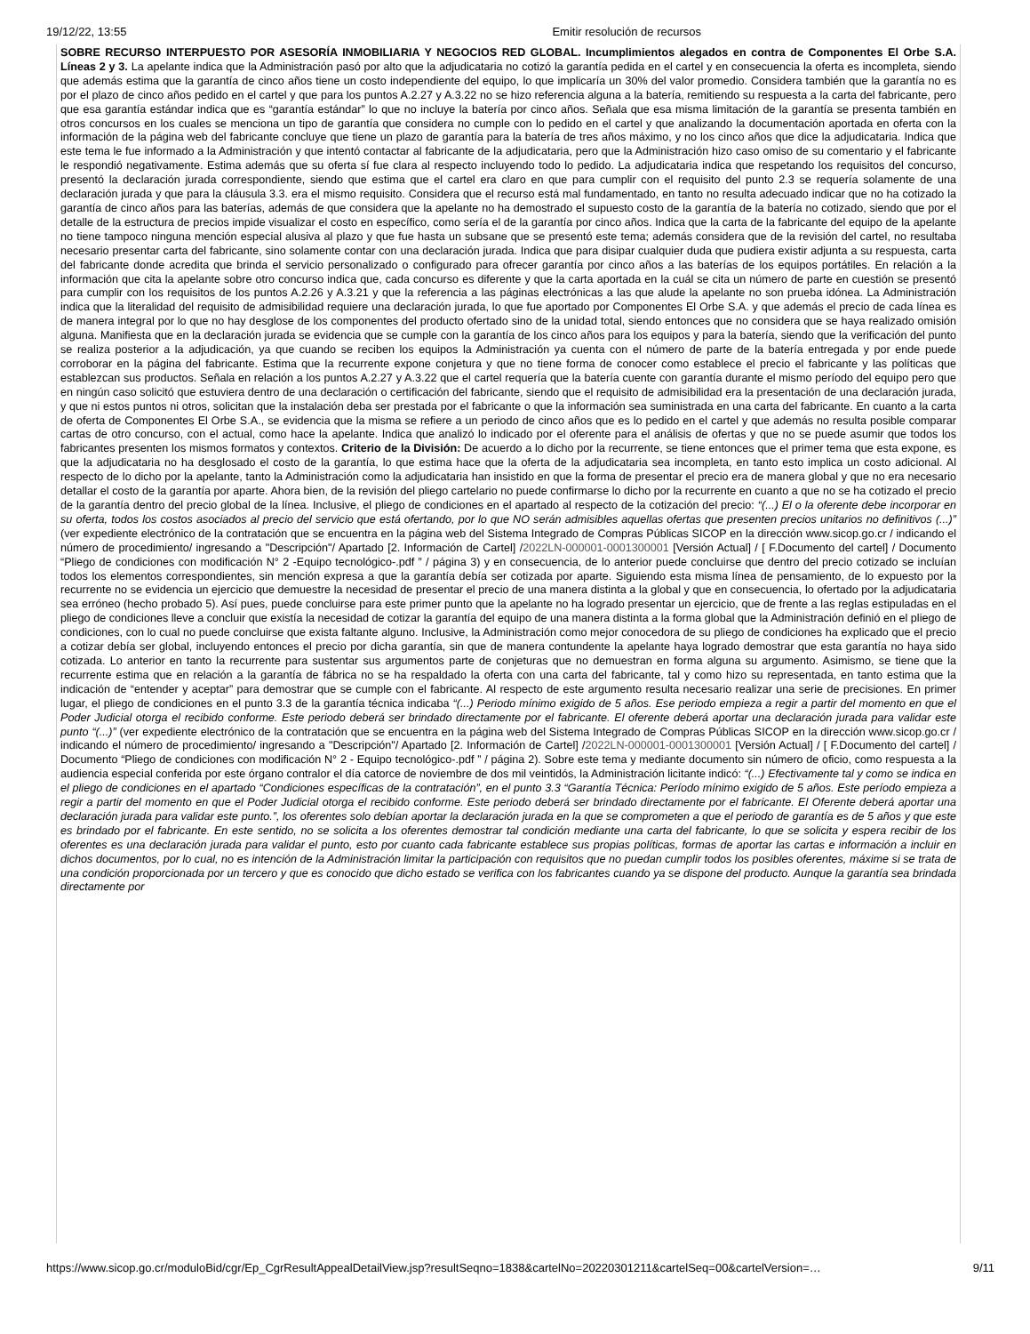19/12/22, 13:55 Emitir resolución de recursos
SOBRE RECURSO INTERPUESTO POR ASESORÍA INMOBILIARIA Y NEGOCIOS RED GLOBAL. Incumplimientos alegados en contra de Componentes El Orbe S.A. Líneas 2 y 3. La apelante indica que la Administración pasó por alto que la adjudicataria no cotizó la garantía pedida en el cartel y en consecuencia la oferta es incompleta, siendo que además estima que la garantía de cinco años tiene un costo independiente del equipo, lo que implicaría un 30% del valor promedio. Considera también que la garantía no es por el plazo de cinco años pedido en el cartel y que para los puntos A.2.27 y A.3.22 no se hizo referencia alguna a la batería, remitiendo su respuesta a la carta del fabricante, pero que esa garantía estándar indica que es “garantía estándar” lo que no incluye la batería por cinco años. Señala que esa misma limitación de la garantía se presenta también en otros concursos en los cuales se menciona un tipo de garantía que considera no cumple con lo pedido en el cartel y que analizando la documentación aportada en oferta con la información de la página web del fabricante concluye que tiene un plazo de garantía para la batería de tres años máximo, y no los cinco años que dice la adjudicataria. Indica que este tema le fue informado a la Administración y que intentó contactar al fabricante de la adjudicataria, pero que la Administración hizo caso omiso de su comentario y el fabricante le respondió negativamente. Estima además que su oferta sí fue clara al respecto incluyendo todo lo pedido. La adjudicataria indica que respetando los requisitos del concurso, presentó la declaración jurada correspondiente, siendo que estima que el cartel era claro en que para cumplir con el requisito del punto 2.3 se requería solamente de una declaración jurada y que para la cláusula 3.3. era el mismo requisito. Considera que el recurso está mal fundamentado, en tanto no resulta adecuado indicar que no ha cotizado la garantía de cinco años para las baterías, además de que considera que la apelante no ha demostrado el supuesto costo de la garantía de la batería no cotizado, siendo que por el detalle de la estructura de precios impide visualizar el costo en específico, como sería el de la garantía por cinco años. Indica que la carta de la fabricante del equipo de la apelante no tiene tampoco ninguna mención especial alusiva al plazo y que fue hasta un subsane que se presentó este tema; además considera que de la revisión del cartel, no resultaba necesario presentar carta del fabricante, sino solamente contar con una declaración jurada. Indica que para disipar cualquier duda que pudiera existir adjunta a su respuesta, carta del fabricante donde acredita que brinda el servicio personalizado o configurado para ofrecer garantía por cinco años a las baterías de los equipos portátiles. En relación a la información que cita la apelante sobre otro concurso indica que, cada concurso es diferente y que la carta aportada en la cuál se cita un número de parte en cuestión se presentó para cumplir con los requisitos de los puntos A.2.26 y A.3.21 y que la referencia a las páginas electrónicas a las que alude la apelante no son prueba idónea. La Administración indica que la literalidad del requisito de admisibilidad requiere una declaración jurada, lo que fue aportado por Componentes El Orbe S.A. y que además el precio de cada línea es de manera integral por lo que no hay desglose de los componentes del producto ofertado sino de la unidad total, siendo entonces que no considera que se haya realizado omisión alguna. Manifiesta que en la declaración jurada se evidencia que se cumple con la garantía de los cinco años para los equipos y para la batería, siendo que la verificación del punto se realiza posterior a la adjudicación, ya que cuando se reciben los equipos la Administración ya cuenta con el número de parte de la batería entregada y por ende puede corroborar en la página del fabricante. Estima que la recurrente expone conjetura y que no tiene forma de conocer como establece el precio el fabricante y las políticas que establezcan sus productos. Señala en relación a los puntos A.2.27 y A.3.22 que el cartel requería que la batería cuente con garantía durante el mismo período del equipo pero que en ningún caso solicitó que estuviera dentro de una declaración o certificación del fabricante, siendo que el requisito de admisibilidad era la presentación de una declaración jurada, y que ni estos puntos ni otros, solicitan que la instalación deba ser prestada por el fabricante o que la información sea suministrada en una carta del fabricante. En cuanto a la carta de oferta de Componentes El Orbe S.A., se evidencia que la misma se refiere a un periodo de cinco años que es lo pedido en el cartel y que además no resulta posible comparar cartas de otro concurso, con el actual, como hace la apelante. Indica que analizó lo indicado por el oferente para el análisis de ofertas y que no se puede asumir que todos los fabricantes presenten los mismos formatos y contextos. Criterio de la División: De acuerdo a lo dicho por la recurrente, se tiene entonces que el primer tema que esta expone, es que la adjudicataria no ha desglosado el costo de la garantía, lo que estima hace que la oferta de la adjudicataria sea incompleta, en tanto esto implica un costo adicional. Al respecto de lo dicho por la apelante, tanto la Administración como la adjudicataria han insistido en que la forma de presentar el precio era de manera global y que no era necesario detallar el costo de la garantía por aparte. Ahora bien, de la revisión del pliego cartelario no puede confirmarse lo dicho por la recurrente en cuanto a que no se ha cotizado el precio de la garantía dentro del precio global de la línea. Inclusive, el pliego de condiciones en el apartado al respecto de la cotización del precio: “(...) El o la oferente debe incorporar en su oferta, todos los costos asociados al precio del servicio que está ofertando, por lo que NO serán admisibles aquellas ofertas que presenten precios unitarios no definitivos (...)” (ver expediente electrónico de la contratación que se encuentra en la página web del Sistema Integrado de Compras Públicas SICOP en la dirección www.sicop.go.cr / indicando el número de procedimiento/ ingresando a "Descripción"/ Apartado [2. Información de Cartel] /2022LN-000001-0001300001 [Versión Actual] / [ F.Documento del cartel] / Documento “Pliego de condiciones con modificación N° 2 -Equipo tecnológico-.pdf ” / página 3) y en consecuencia, de lo anterior puede concluirse que dentro del precio cotizado se incluían todos los elementos correspondientes, sin mención expresa a que la garantía debía ser cotizada por aparte. Siguiendo esta misma línea de pensamiento, de lo expuesto por la recurrente no se evidencia un ejercicio que demuestre la necesidad de presentar el precio de una manera distinta a la global y que en consecuencia, lo ofertado por la adjudicataria sea erróneo (hecho probado 5). Así pues, puede concluirse para este primer punto que la apelante no ha logrado presentar un ejercicio, que de frente a las reglas estipuladas en el pliego de condiciones lleve a concluir que existía la necesidad de cotizar la garantía del equipo de una manera distinta a la forma global que la Administración definió en el pliego de condiciones, con lo cual no puede concluirse que exista faltante alguno. Inclusive, la Administración como mejor conocedora de su pliego de condiciones ha explicado que el precio a cotizar debía ser global, incluyendo entonces el precio por dicha garantía, sin que de manera contundente la apelante haya logrado demostrar que esta garantía no haya sido cotizada. Lo anterior en tanto la recurrente para sustentar sus argumentos parte de conjeturas que no demuestran en forma alguna su argumento. Asimismo, se tiene que la recurrente estima que en relación a la garantía de fábrica no se ha respaldado la oferta con una carta del fabricante, tal y como hizo su representada, en tanto estima que la indicación de “entender y aceptar” para demostrar que se cumple con el fabricante. Al respecto de este argumento resulta necesario realizar una serie de precisiones. En primer lugar, el pliego de condiciones en el punto 3.3 de la garantía técnica indicaba “(...) Periodo mínimo exigido de 5 años. Ese periodo empieza a regir a partir del momento en que el Poder Judicial otorga el recibido conforme. Este periodo deberá ser brindado directamente por el fabricante. El oferente deberá aportar una declaración jurada para validar este punto “(...)” (ver expediente electrónico de la contratación que se encuentra en la página web del Sistema Integrado de Compras Públicas SICOP en la dirección www.sicop.go.cr / indicando el número de procedimiento/ ingresando a "Descripción"/ Apartado [2. Información de Cartel] /2022LN-000001-0001300001 [Versión Actual] / [ F.Documento del cartel] / Documento “Pliego de condiciones con modificación N° 2 - Equipo tecnológico-.pdf ” / página 2). Sobre este tema y mediante documento sin número de oficio, como respuesta a la audiencia especial conferida por este órgano contralor el día catorce de noviembre de dos mil veintidós, la Administración licitante indicó: “(...) Efectivamente tal y como se indica en el pliego de condiciones en el apartado “Condiciones específicas de la contratación”, en el punto 3.3 “Garantía Técnica: Período mínimo exigido de 5 años. Este período empieza a regir a partir del momento en que el Poder Judicial otorga el recibido conforme. Este periodo deberá ser brindado directamente por el fabricante. El Oferente deberá aportar una declaración jurada para validar este punto.”, los oferentes solo debían aportar la declaración jurada en la que se comprometen a que el periodo de garantía es de 5 años y que este es brindado por el fabricante. En este sentido, no se solicita a los oferentes demostrar tal condición mediante una carta del fabricante, lo que se solicita y espera recibir de los oferentes es una declaración jurada para validar el punto, esto por cuanto cada fabricante establece sus propias políticas, formas de aportar las cartas e información a incluir en dichos documentos, por lo cual, no es intención de la Administración limitar la participación con requisitos que no puedan cumplir todos los posibles oferentes, máxime si se trata de una condición proporcionada por un tercero y que es conocido que dicho estado se verifica con los fabricantes cuando ya se dispone del producto. Aunque la garantía sea brindada directamente por
https://www.sicop.go.cr/moduloBid/cgr/Ep_CgrResultAppealDetailView.jsp?resultSeqno=1838&cartelNo=20220301211&cartelSeq=00&cartelVersion=… 9/11